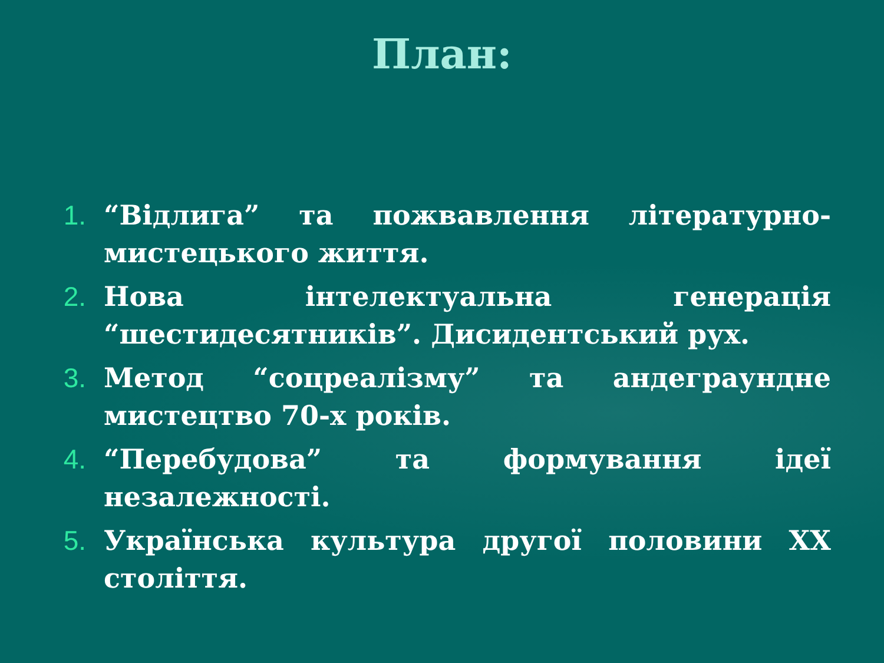План:
1. “Відлига” та пожвавлення літературно-мистецького життя.
2. Нова інтелектуальна генерація “шестидесятників”. Дисидентський рух.
3. Метод “соцреалізму” та андеграундне мистецтво 70-х років.
4. “Перебудова” та формування ідеї незалежності.
5. Українська культура другої половини ХХ століття.